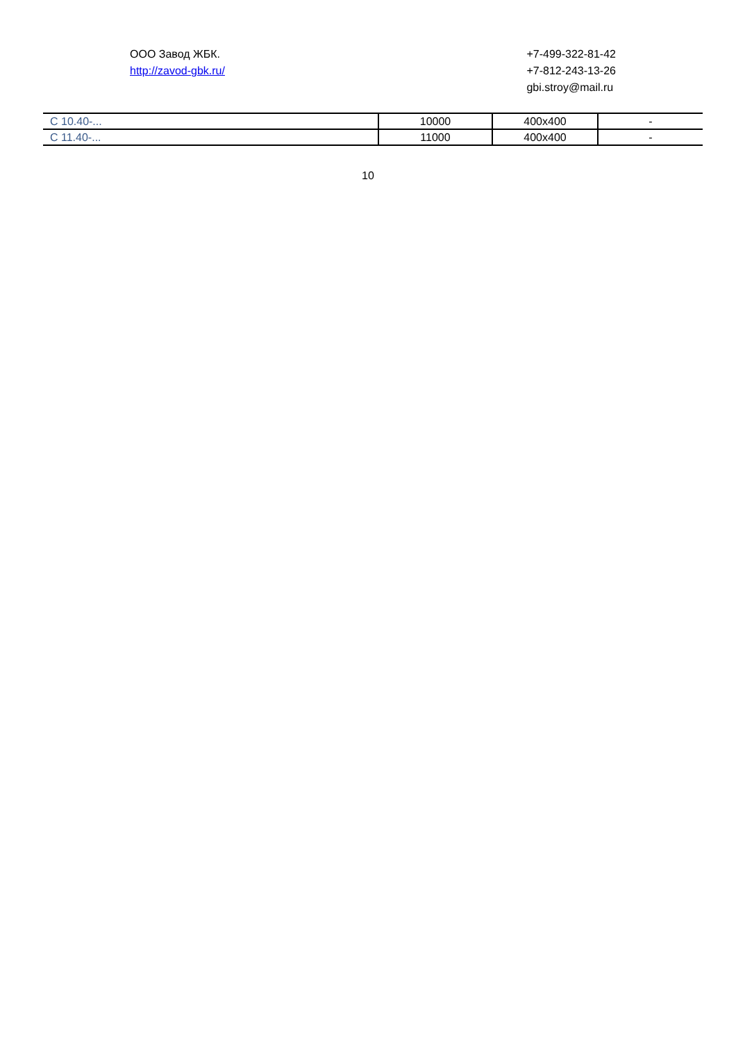ООО Завод ЖБК.
http://zavod-gbk.ru/
+7-499-322-81-42
+7-812-243-13-26
gbi.stroy@mail.ru
| С 10.40-... | 10000 | 400x400 | - |
| С 11.40-... | 11000 | 400x400 | - |
10